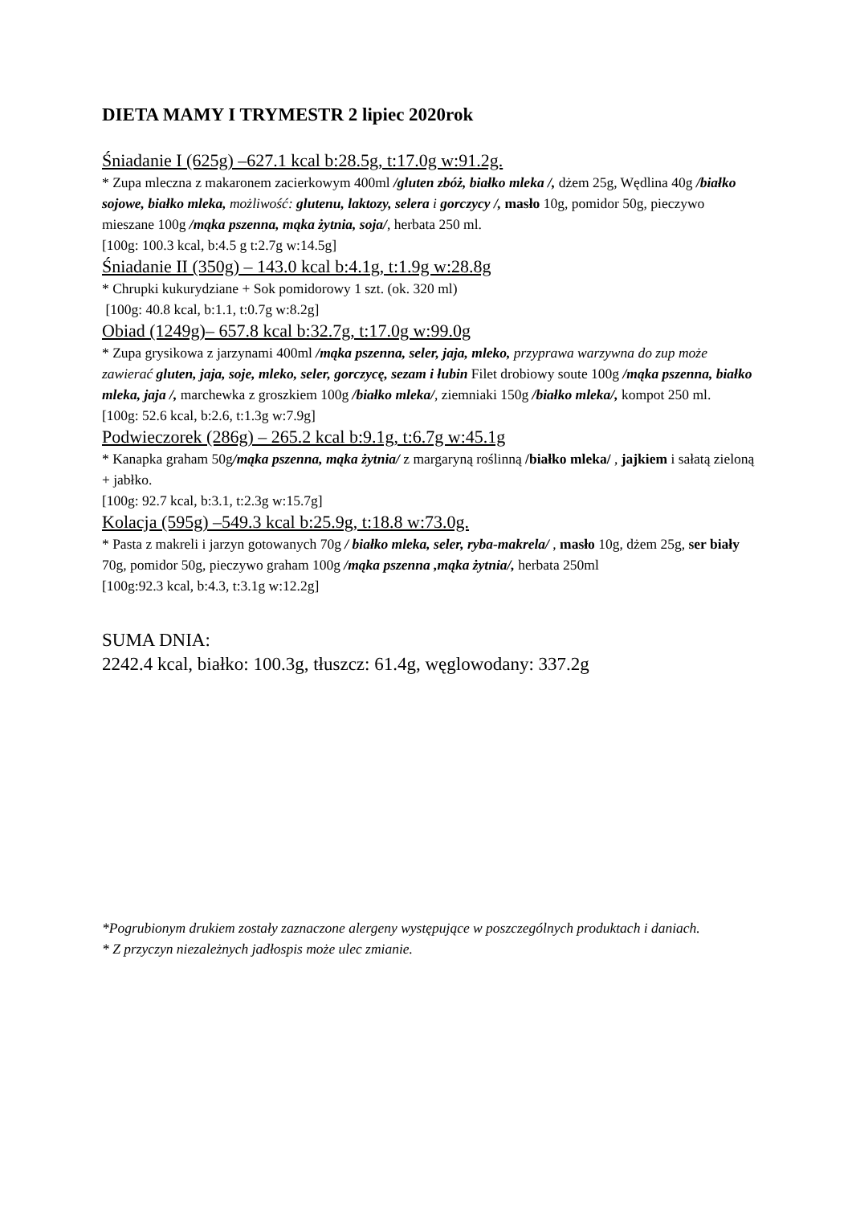DIETA MAMY I TRYMESTR 2 lipiec 2020rok
Śniadanie I (625g) –627.1 kcal b:28.5g, t:17.0g w:91.2g.
* Zupa mleczna z makaronem zacierkowym 400ml /gluten zbóż, białko mleka /, dżem 25g, Wędlina 40g /białko sojowe, białko mleka, możliwość: glutenu, laktozy, selera i gorczycy /, masło 10g, pomidor 50g, pieczywo mieszane 100g /mąka pszenna, mąka żytnia, soja/, herbata 250 ml.
[100g: 100.3 kcal, b:4.5 g t:2.7g w:14.5g]
Śniadanie II (350g) – 143.0 kcal b:4.1g, t:1.9g w:28.8g
* Chrupki kukurydziane + Sok pomidorowy 1 szt. (ok. 320 ml)
[100g: 40.8 kcal, b:1.1, t:0.7g w:8.2g]
Obiad (1249g)– 657.8 kcal b:32.7g, t:17.0g w:99.0g
* Zupa grysikowa z jarzynami 400ml /mąka pszenna, seler, jaja, mleko, przyprawa warzywna do zup może zawierać gluten, jaja, soje, mleko, seler, gorczycę, sezam i łubin Filet drobiowy soute 100g /mąka pszenna, białko mleka, jaja /, marchewka z groszkiem 100g /białko mleka/, ziemniaki 150g /białko mleka/, kompot 250 ml.
[100g: 52.6 kcal, b:2.6, t:1.3g w:7.9g]
Podwieczorek (286g) – 265.2 kcal b:9.1g, t:6.7g w:45.1g
* Kanapka graham 50g/mąka pszenna, mąka żytnia/ z margaryną roślinną /białko mleka/ , jajkiem i sałatą zieloną + jabłko.
[100g: 92.7 kcal, b:3.1, t:2.3g w:15.7g]
Kolacja (595g) –549.3 kcal b:25.9g, t:18.8 w:73.0g.
* Pasta z makreli i jarzyn gotowanych 70g / białko mleka, seler, ryba-makrela/ , masło 10g, dżem 25g, ser biały 70g, pomidor 50g, pieczywo graham 100g /mąka pszenna ,mąka żytnia/, herbata 250ml
[100g:92.3 kcal, b:4.3, t:3.1g w:12.2g]
SUMA DNIA:
2242.4 kcal, białko: 100.3g, tłuszcz: 61.4g, węglowodany: 337.2g
*Pogrubionym drukiem zostały zaznaczone alergeny występujące w poszczególnych produktach i daniach.
* Z przyczyn niezależnych jadłospis może ulec zmianie.